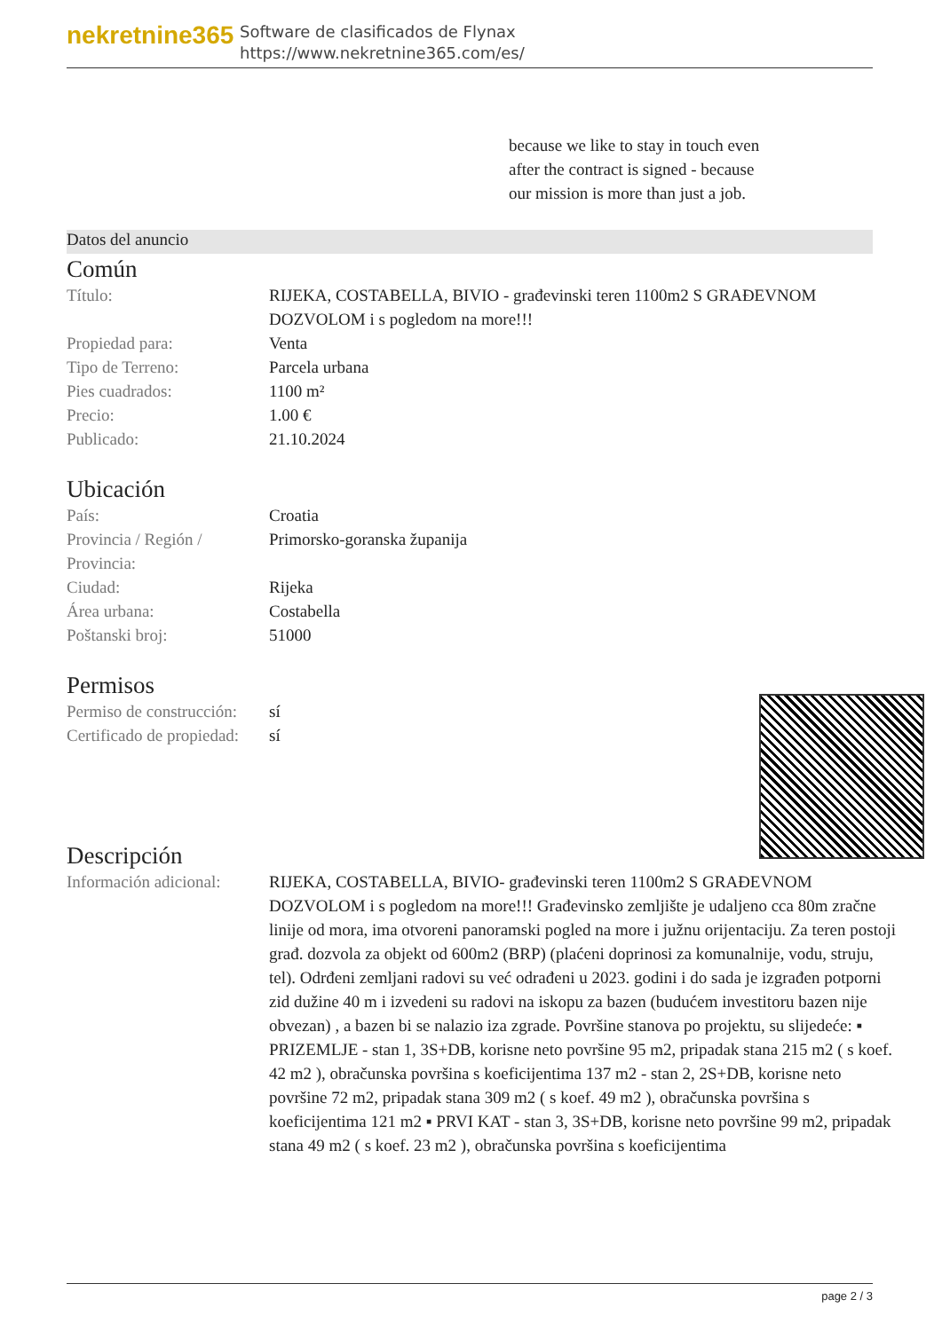nekretnine365
Software de clasificados de Flynax
https://www.nekretnine365.com/es/
because we like to stay in touch even after the contract is signed - because our mission is more than just a job.
Datos del anuncio
Común
| Título: | RIJEKA, COSTABELLA, BIVIO - građevinski teren 1100m2 S GRAĐEVNOM DOZVOLOM i s pogledom na more!!! |
| Propiedad para: | Venta |
| Tipo de Terreno: | Parcela urbana |
| Pies cuadrados: | 1100 m² |
| Precio: | 1.00 € |
| Publicado: | 21.10.2024 |
Ubicación
| País: | Croatia |
| Provincia / Región / Provincia: | Primorsko-goranska županija |
| Ciudad: | Rijeka |
| Área urbana: | Costabella |
| Poštanski broj: | 51000 |
Permisos
| Permiso de construcción: | sí |
| Certificado de propiedad: | sí |
Descripción
| Información adicional: | RIJEKA, COSTABELLA, BIVIO- građevinski teren 1100m2 S GRAĐEVNOM DOZVOLOM i s pogledom na more!!! Građevinsko zemljište je udaljeno cca 80m zračne linije od mora, ima otvoreni panoramski pogled na more i južnu orijentaciju. Za teren postoji građ. dozvola za objekt od 600m2 (BRP) (plaćeni doprinosi za komunalnije, vodu, struju, tel). Odrđeni zemljani radovi su već odrađeni u 2023. godini i do sada je izgrađen potporni zid dužine 40 m i izvedeni su radovi na iskopu za bazen (budućem investitoru bazen nije obvezan) , a bazen bi se nalazio iza zgrade. Površine stanova po projektu, su slijedeće: ▪ PRIZEMLJE - stan 1, 3S+DB, korisne neto površine 95 m2, pripadak stana 215 m2 ( s koef. 42 m2 ), obračunska površina s koeficijentima 137 m2 - stan 2, 2S+DB, korisne neto površine 72 m2, pripadak stana 309 m2 ( s koef. 49 m2 ), obračunska površina s koeficijentima 121 m2 ▪ PRVI KAT - stan 3, 3S+DB, korisne neto površine 99 m2, pripadak stana 49 m2 ( s koef. 23 m2 ), obračunska površina s koeficijentima |
page 2 / 3